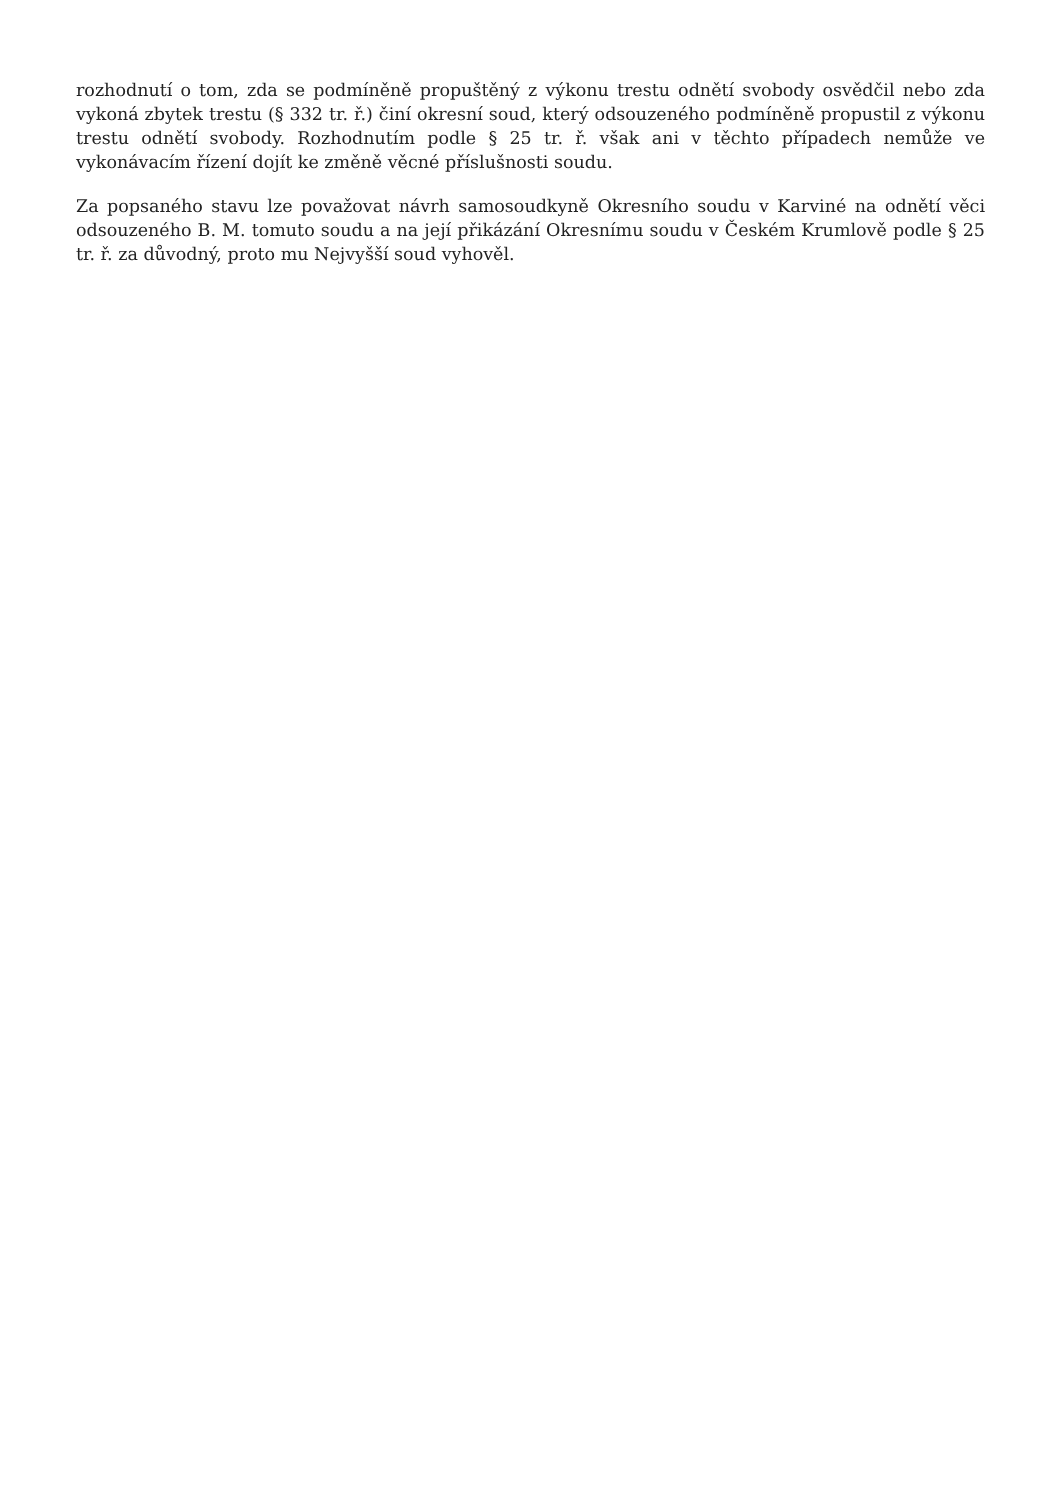rozhodnutí o tom, zda se podmíněně propuštěný z výkonu trestu odnětí svobody osvědčil nebo zda vykoná zbytek trestu (§ 332 tr. ř.) činí okresní soud, který odsouzeného podmíněně propustil z výkonu trestu odnětí svobody. Rozhodnutím podle § 25 tr. ř. však ani v těchto případech nemůže ve vykonávacím řízení dojít ke změně věcné příslušnosti soudu.
Za popsaného stavu lze považovat návrh samosoudkyně Okresního soudu v Karviné na odnětí věci odsouzeného B. M. tomuto soudu a na její přikázání Okresnímu soudu v Českém Krumlově podle § 25 tr. ř. za důvodný, proto mu Nejvyšší soud vyhověl.